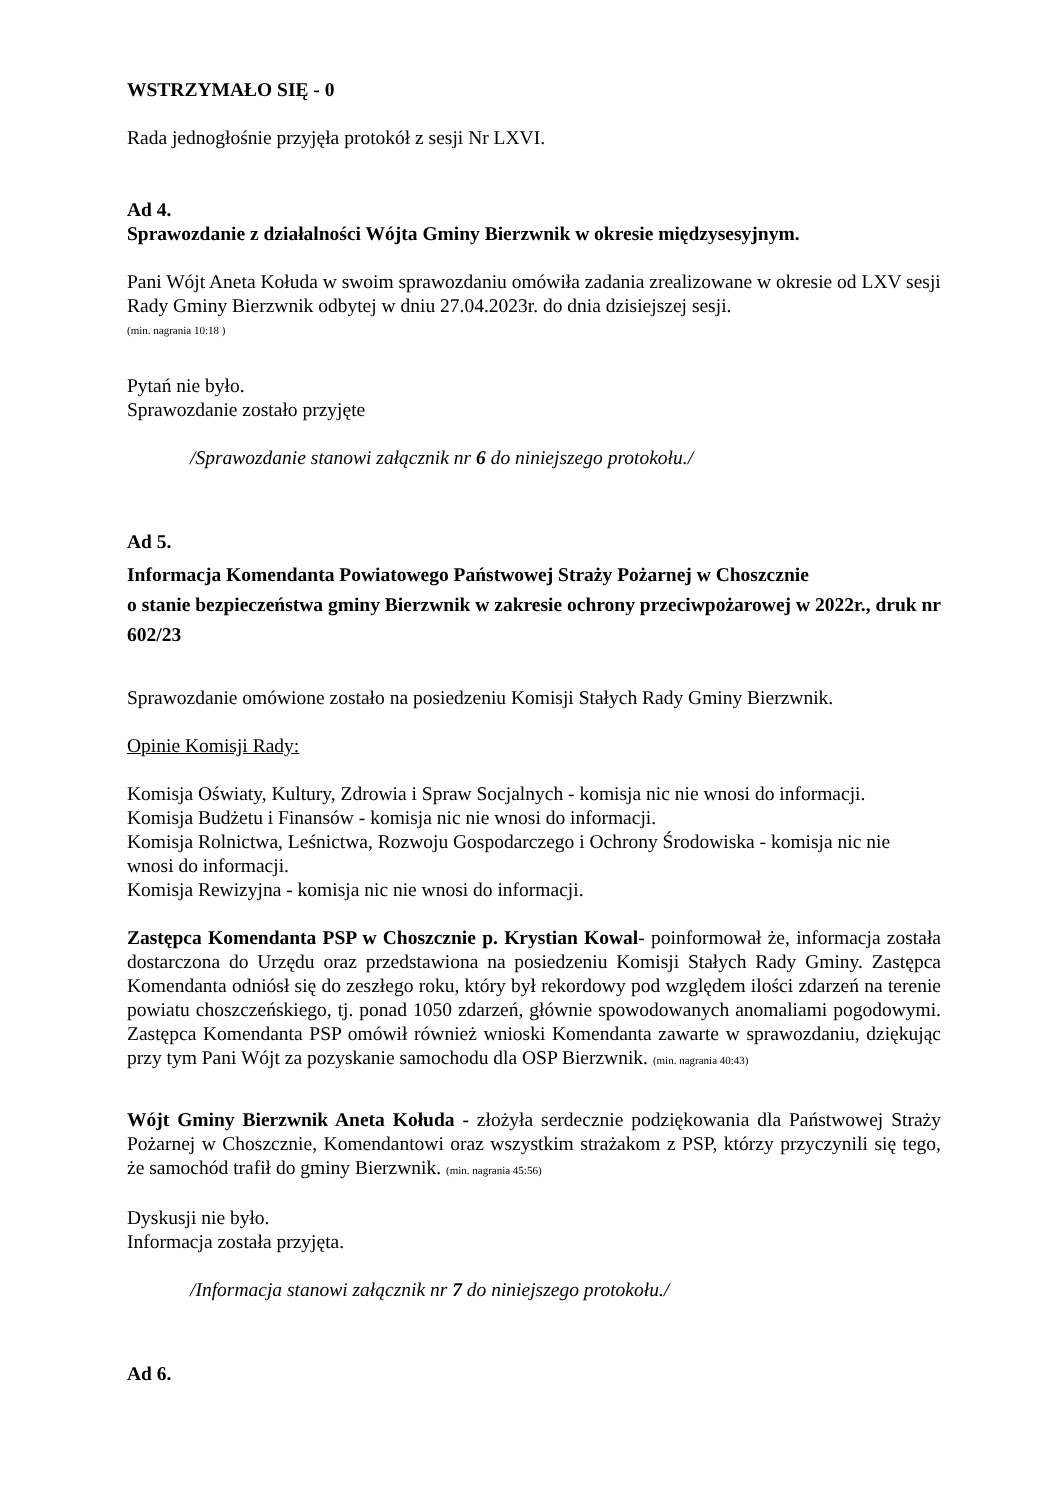WSTRZYMAŁO SIĘ - 0
Rada jednogłośnie przyjęła protokół z sesji Nr LXVI.
Ad 4.
Sprawozdanie z działalności Wójta Gminy Bierzwnik w okresie międzysesyjnym.
Pani Wójt Aneta Kołuda w swoim sprawozdaniu omówiła zadania zrealizowane w okresie od LXV sesji Rady Gminy Bierzwnik odbytej w dniu 27.04.2023r. do dnia dzisiejszej sesji.
(min. nagrania 10:18 )
Pytań nie było.
Sprawozdanie zostało przyjęte
/Sprawozdanie stanowi załącznik nr 6 do niniejszego protokołu./
Ad 5.
Informacja Komendanta Powiatowego Państwowej Straży Pożarnej w Choszcznie
o stanie bezpieczeństwa gminy Bierzwnik w zakresie ochrony przeciwpożarowej w 2022r., druk nr 602/23
Sprawozdanie omówione zostało na posiedzeniu Komisji Stałych Rady Gminy Bierzwnik.
Opinie Komisji Rady:
Komisja Oświaty, Kultury, Zdrowia i Spraw Socjalnych - komisja nic nie wnosi do informacji.
Komisja Budżetu i Finansów - komisja nic nie wnosi do informacji.
Komisja Rolnictwa, Leśnictwa, Rozwoju Gospodarczego i Ochrony Środowiska - komisja nic nie wnosi do informacji.
Komisja Rewizyjna - komisja nic nie wnosi do informacji.
Zastępca Komendanta PSP w Choszcznie p. Krystian Kowal- poinformował że, informacja została dostarczona do Urzędu oraz przedstawiona na posiedzeniu Komisji Stałych Rady Gminy. Zastępca Komendanta odniósł się do zeszłego roku, który był rekordowy pod względem ilości zdarzeń na terenie powiatu choszczeńskiego, tj. ponad 1050 zdarzeń, głównie spowodowanych anomaliami pogodowymi. Zastępca Komendanta PSP omówił również wnioski Komendanta zawarte w sprawozdaniu, dziękując przy tym Pani Wójt za pozyskanie samochodu dla OSP Bierzwnik. (min. nagrania 40:43)
Wójt Gminy Bierzwnik Aneta Kołuda - złożyła serdecznie podziękowania dla Państwowej Straży Pożarnej w Choszcznie, Komendantowi oraz wszystkim strażakom z PSP, którzy przyczynili się tego, że samochód trafił do gminy Bierzwnik. (min. nagrania 45:56)
Dyskusji nie było.
Informacja została przyjęta.
/Informacja stanowi załącznik nr 7 do niniejszego protokołu./
Ad 6.